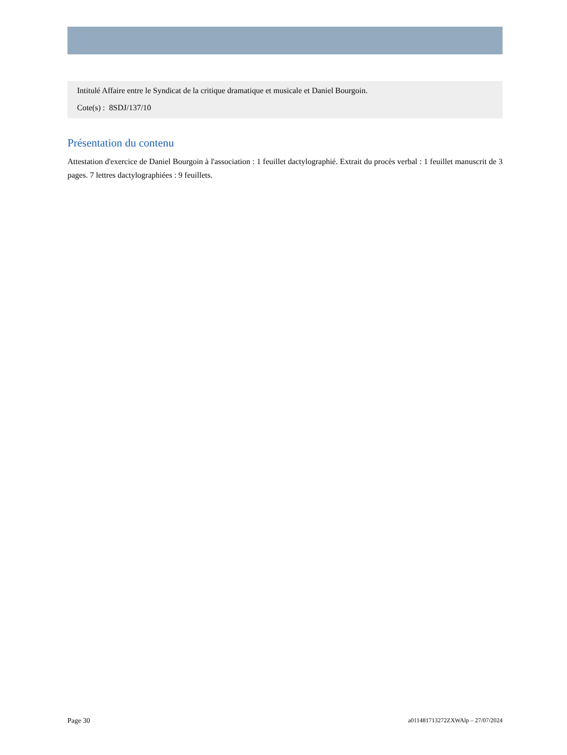Intitulé Affaire entre le Syndicat de la critique dramatique et musicale et Daniel Bourgoin.
Cote(s) : 8SDJ/137/10
Présentation du contenu
Attestation d'exercice de Daniel Bourgoin à l'association : 1 feuillet dactylographié. Extrait du procès verbal : 1 feuillet manuscrit de 3 pages. 7 lettres dactylographiées : 9 feuillets.
Page 30 a011481713272ZXWAlp – 27/07/2024